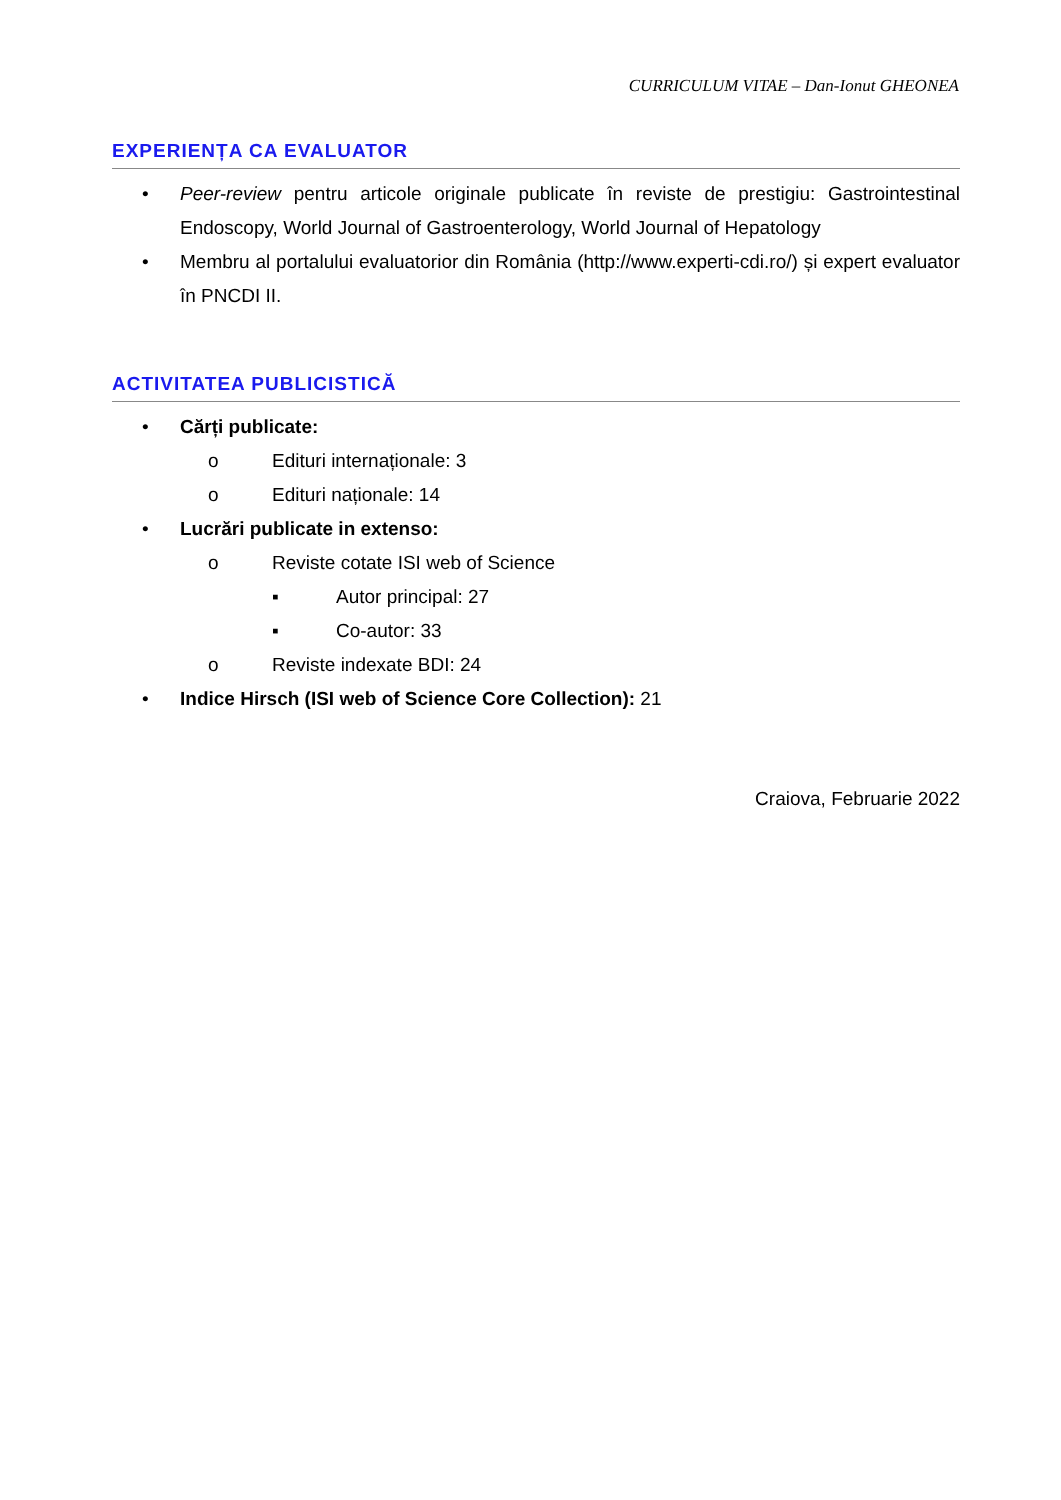CURRICULUM VITAE – Dan-Ionut GHEONEA
EXPERIENȚA CA EVALUATOR
• Peer-review pentru articole originale publicate în reviste de prestigiu: Gastrointestinal Endoscopy, World Journal of Gastroenterology, World Journal of Hepatology
• Membru al portalului evaluatorior din România (http://www.experti-cdi.ro/) și expert evaluator în PNCDI II.
ACTIVITATEA PUBLICISTICĂ
• Cărți publicate:
o Edituri internaționale: 3
o Edituri naționale: 14
• Lucrări publicate in extenso:
o Reviste cotate ISI web of Science
▪ Autor principal: 27
▪ Co-autor: 33
o Reviste indexate BDI: 24
• Indice Hirsch (ISI web of Science Core Collection): 21
Craiova, Februarie 2022